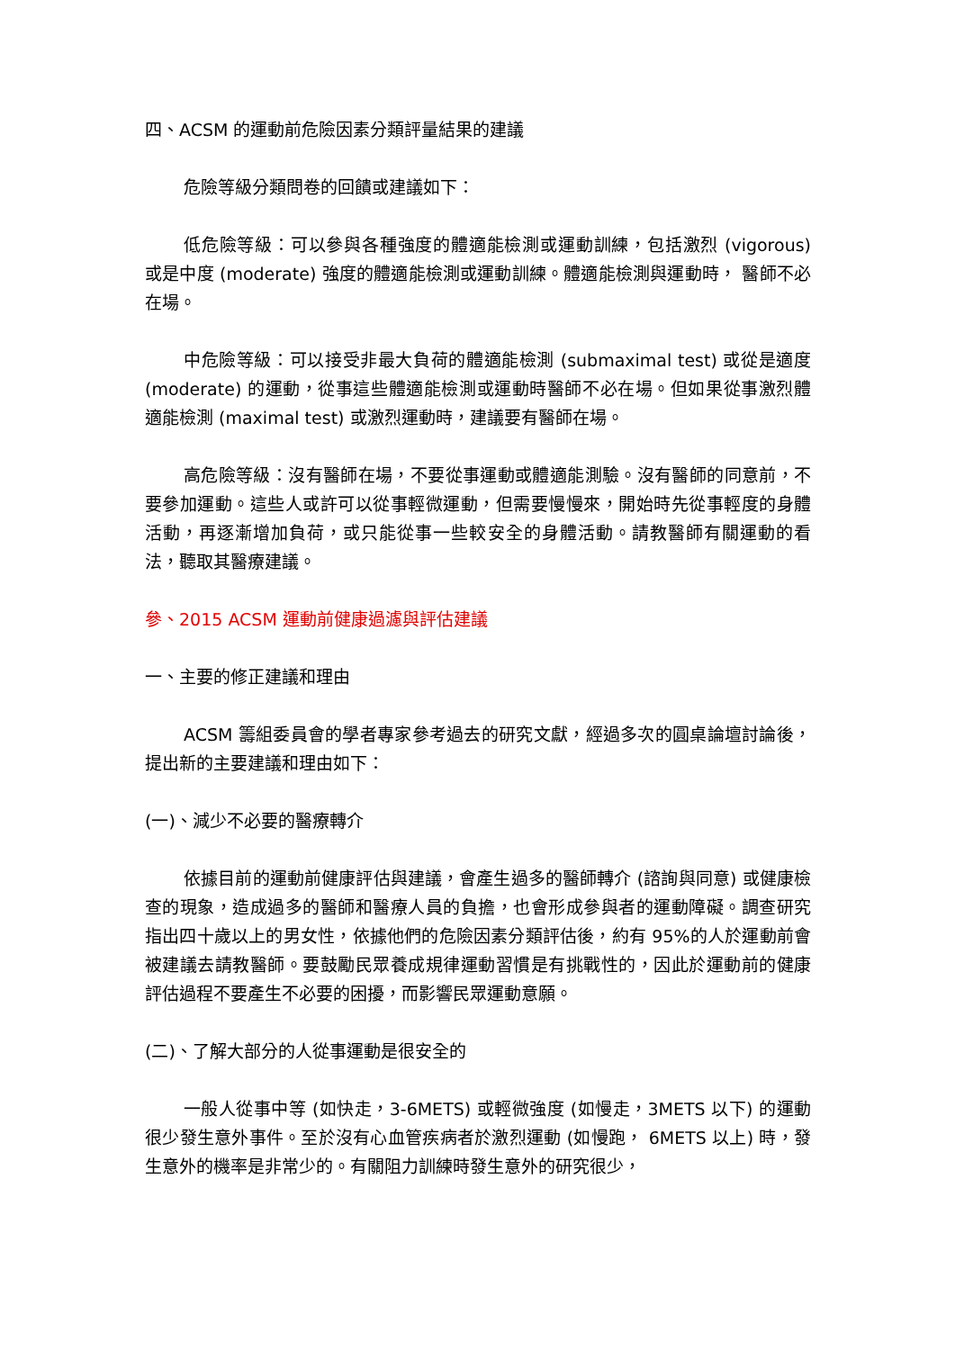四、ACSM 的運動前危險因素分類評量結果的建議
危險等級分類問卷的回饋或建議如下：
低危險等級：可以參與各種強度的體適能檢測或運動訓練，包括激烈 (vigorous) 或是中度 (moderate) 強度的體適能檢測或運動訓練。體適能檢測與運動時， 醫師不必在場。
中危險等級：可以接受非最大負荷的體適能檢測 (submaximal test) 或從是適度 (moderate) 的運動，從事這些體適能檢測或運動時醫師不必在場。但如果從事激烈體適能檢測 (maximal test) 或激烈運動時，建議要有醫師在場。
高危險等級：沒有醫師在場，不要從事運動或體適能測驗。沒有醫師的同意前，不要參加運動。這些人或許可以從事輕微運動，但需要慢慢來，開始時先從事輕度的身體活動，再逐漸增加負荷，或只能從事一些較安全的身體活動。請教醫師有關運動的看法，聽取其醫療建議。
參、2015 ACSM 運動前健康過濾與評估建議
一、主要的修正建議和理由
ACSM 籌組委員會的學者專家參考過去的研究文獻，經過多次的圓桌論壇討論後，提出新的主要建議和理由如下：
(一)、減少不必要的醫療轉介
依據目前的運動前健康評估與建議，會產生過多的醫師轉介 (諮詢與同意) 或健康檢查的現象，造成過多的醫師和醫療人員的負擔，也會形成參與者的運動障礙。調查研究指出四十歲以上的男女性，依據他們的危險因素分類評估後，約有 95%的人於運動前會被建議去請教醫師。要鼓勵民眾養成規律運動習慣是有挑戰性的，因此於運動前的健康評估過程不要產生不必要的困擾，而影響民眾運動意願。
(二)、了解大部分的人從事運動是很安全的
一般人從事中等 (如快走，3-6METS) 或輕微強度 (如慢走，3METS 以下) 的運動很少發生意外事件。至於沒有心血管疾病者於激烈運動 (如慢跑， 6METS 以上) 時，發生意外的機率是非常少的。有關阻力訓練時發生意外的研究很少，